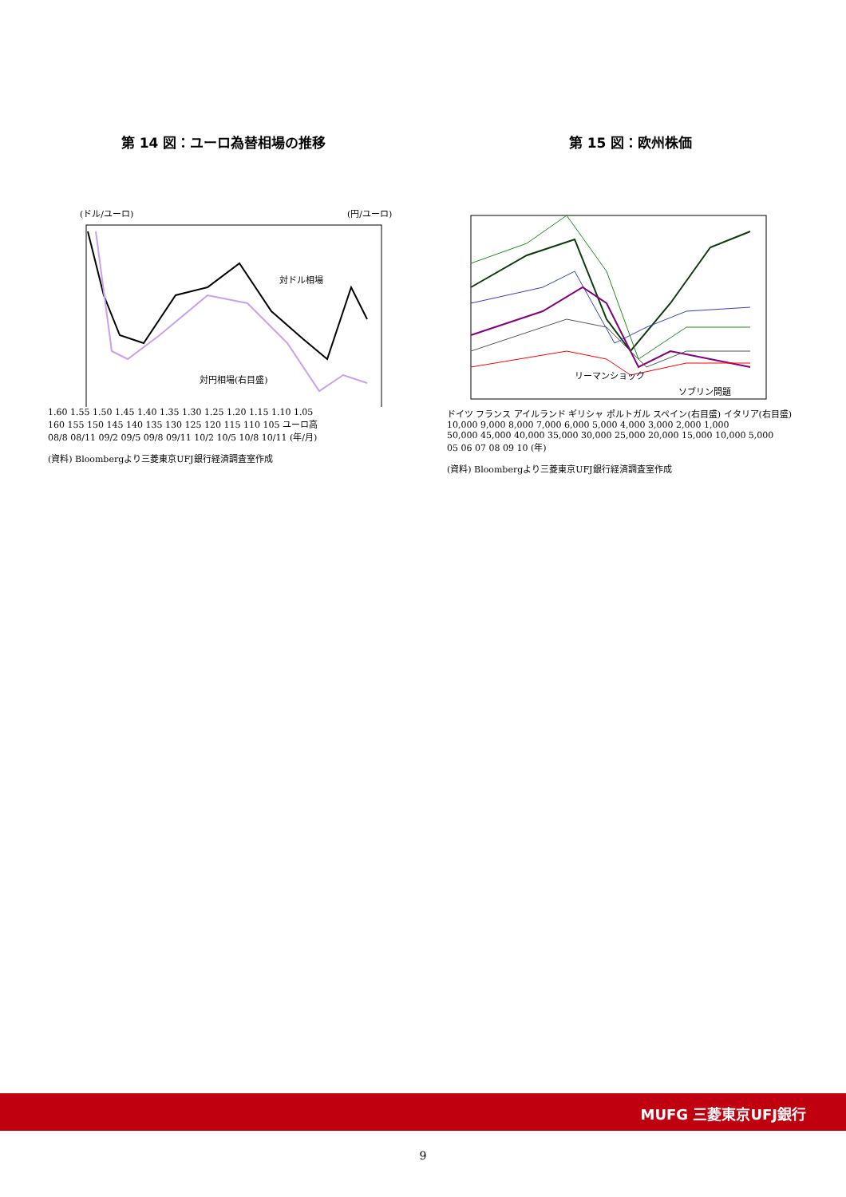第 14 図：ユーロ為替相場の推移
(ドル/ユーロ)
(円/ユーロ)
対ドル相場
対円相場(右目盛)
1.60 1.55 1.50 1.45 1.40 1.35 1.30 1.25 1.20 1.15 1.10 1.05
160 155 150 145 140 135 130 125 120 115 110 105 ユーロ高
08/8 08/11 09/2 09/5 09/8 09/11 10/2 10/5 10/8 10/11 (年/月)
(資料) Bloombergより三菱東京UFJ銀行経済調査室作成
第 15 図：欧州株価
リーマンショック
ソブリン問題
ドイツ フランス アイルランド ギリシャ ポルトガル スペイン(右目盛) イタリア(右目盛)
10,000 9,000 8,000 7,000 6,000 5,000 4,000 3,000 2,000 1,000
50,000 45,000 40,000 35,000 30,000 25,000 20,000 15,000 10,000 5,000
05 06 07 08 09 10 (年)
(資料) Bloombergより三菱東京UFJ銀行経済調査室作成
MUFG 三菱東京UFJ銀行
9